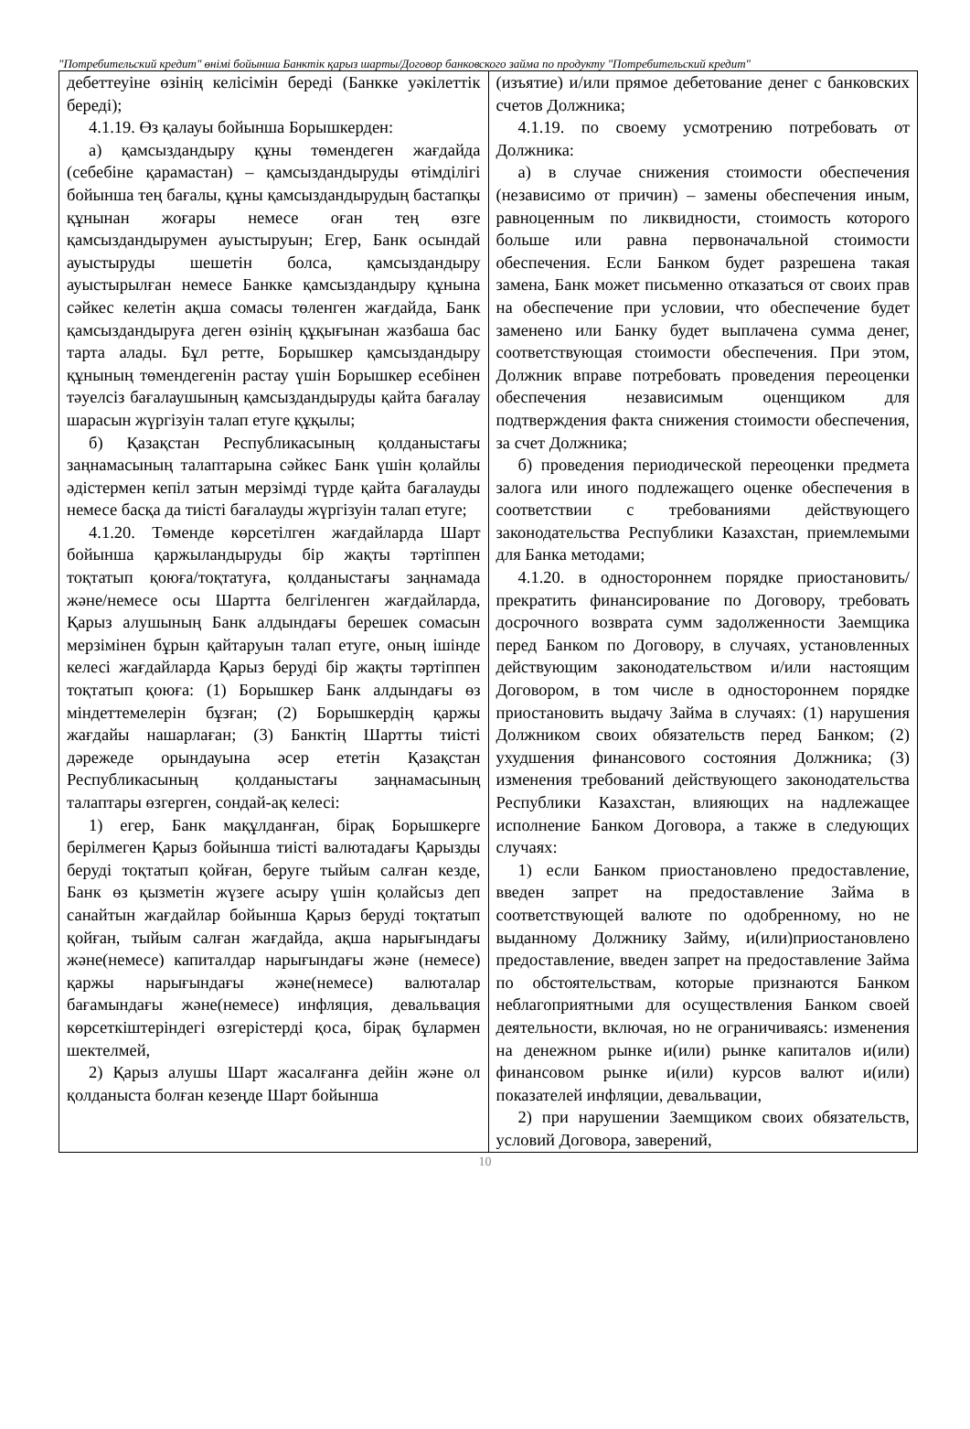"Потребительский кредит" өнімі бойынша Банктік қарыз шарты/Договор банковского займа по продукту "Потребительский кредит"
| дебеттеуіне өзінің келісімін береді (Банкке уәкілеттік береді); 4.1.19. Өз қалауы бойынша Борышкерден: а) қамсыздандыру құны төмендеген жағдайда (себебіне қарамастан) – қамсыздандыруды өтімділігі бойынша тең бағалы, құны қамсыздандырудың бастапқы құнынан жоғары немесе оған тең өзге қамсыздандырумен ауыстыруын; Егер, Банк осындай ауыстыруды шешетін болса, қамсыздандыру ауыстырылған немесе Банкке қамсыздандыру құнына сәйкес келетін ақша сомасы төленген жағдайда, Банк қамсыздандыруға деген өзінің құқығынан жазбаша бас тарта алады. Бұл ретте, Борышкер қамсыздандыру құнының төмендегенін растау үшін Борышкер есебінен тәуелсіз бағалаушының қамсыздандыруды қайта бағалау шарасын жүргізуін талап етуге құқылы; б) Қазақстан Республикасының қолданыстағы заңнамасының талаптарына сәйкес Банк үшін қолайлы әдістермен кепіл затын мерзімді түрде қайта бағалауды немесе басқа да тиісті бағалауды жүргізуін талап етуге; 4.1.20. Төменде көрсетілген жағдайларда Шарт бойынша қаржыландыруды бір жақты тәртіппен тоқтатып қоюға/тоқтатуға, қолданыстағы заңнамада және/немесе осы Шартта белгіленген жағдайларда, Қарыз алушының Банк алдындағы берешек сомасын мерзімінен бұрын қайтаруын талап етуге, оның ішінде келесі жағдайларда Қарыз беруді бір жақты тәртіппен тоқтатып қоюға: (1) Борышкер Банк алдындағы өз міндеттемелерін бұзған; (2) Борышкердің қаржы жағдайы нашарлаған; (3) Банктің Шартты тиісті дәрежеде орындауына әсер ететін Қазақстан Республикасының қолданыстағы заңнамасының талаптары өзгерген, сондай-ақ келесі: 1) егер, Банк мақұлданған, бірақ Борышкерге берілмеген Қарыз бойынша тиісті валютадағы Қарызды беруді тоқтатып қойған, беруге тыйым салған кезде, Банк өз қызметін жүзеге асыру үшін қолайсыз деп санайтын жағдайлар бойынша Қарыз беруді тоқтатып қойған, тыйым салған жағдайда, ақша нарығындағы және(немесе) капиталдар нарығындағы және (немесе) қаржы нарығындағы және(немесе) валюталар бағамындағы және(немесе) инфляция, девальвация көрсеткіштеріндегі өзгерістерді қоса, бірақ бұлармен шектелмей, 2) Қарыз алушы Шарт жасалғанға дейін және ол қолданыста болған кезеңде Шарт бойынша | (изъятие) и/или прямое дебетование денег с банковских счетов Должника; 4.1.19. по своему усмотрению потребовать от Должника: а) в случае снижения стоимости обеспечения (независимо от причин) – замены обеспечения иным, равноценным по ликвидности, стоимость которого больше или равна первоначальной стоимости обеспечения. Если Банком будет разрешена такая замена, Банк может письменно отказаться от своих прав на обеспечение при условии, что обеспечение будет заменено или Банку будет выплачена сумма денег, соответствующая стоимости обеспечения. При этом, Должник вправе потребовать проведения переоценки обеспечения независимым оценщиком для подтверждения факта снижения стоимости обеспечения, за счет Должника; б) проведения периодической переоценки предмета залога или иного подлежащего оценке обеспечения в соответствии с требованиями действующего законодательства Республики Казахстан, приемлемыми для Банка методами; 4.1.20. в одностороннем порядке приостановить/прекратить финансирование по Договору, требовать досрочного возврата сумм задолженности Заемщика перед Банком по Договору, в случаях, установленных действующим законодательством и/или настоящим Договором, в том числе в одностороннем порядке приостановить выдачу Займа в случаях: (1) нарушения Должником своих обязательств перед Банком; (2) ухудшения финансового состояния Должника; (3) изменения требований действующего законодательства Республики Казахстан, влияющих на надлежащее исполнение Банком Договора, а также в следующих случаях: 1) если Банком приостановлено предоставление, введен запрет на предоставление Займа в соответствующей валюте по одобренному, но не выданному Должнику Займу, и(или)приостановлено предоставление, введен запрет на предоставление Займа по обстоятельствам, которые признаются Банком неблагоприятными для осуществления Банком своей деятельности, включая, но не ограничиваясь: изменения на денежном рынке и(или) рынке капиталов и(или) финансовом рынке и(или) курсов валют и(или) показателей инфляции, девальвации, 2) при нарушении Заемщиком своих обязательств, условий Договора, заверений, |
10